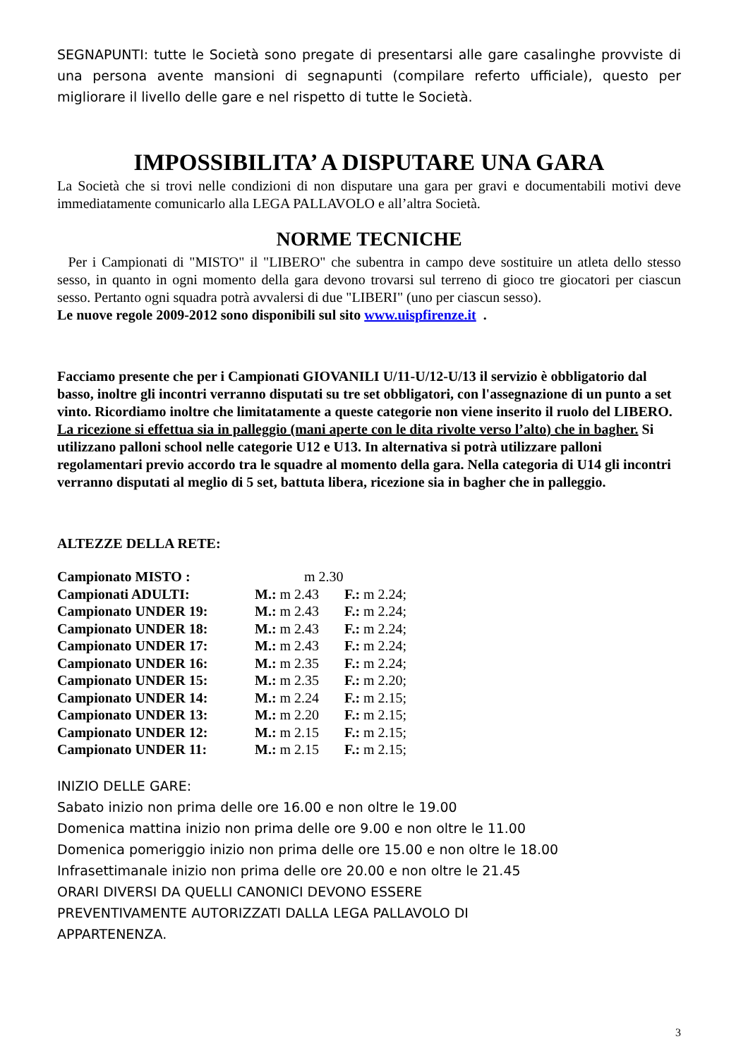SEGNAPUNTI: tutte le Società sono pregate di presentarsi alle gare casalinghe provviste di una persona avente mansioni di segnapunti (compilare referto ufficiale), questo per migliorare il livello delle gare e nel rispetto di tutte le Società.
IMPOSSIBILITA’ A DISPUTARE UNA GARA
La Società che si trovi nelle condizioni di non disputare una gara per gravi e documentabili motivi deve immediatamente comunicarlo alla LEGA PALLAVOLO e all’altra Società.
NORME TECNICHE
Per i Campionati di "MISTO" il "LIBERO" che subentra in campo deve sostituire un atleta dello stesso sesso, in quanto in ogni momento della gara devono trovarsi sul terreno di gioco tre giocatori per ciascun sesso. Pertanto ogni squadra potrà avvalersi di due "LIBERI" (uno per ciascun sesso).
Le nuove regole 2009-2012 sono disponibili sul sito www.uispfirenze.it .
Facciamo presente che per i Campionati GIOVANILI U/11-U/12-U/13 il servizio è obbligatorio dal basso, inoltre gli incontri verranno disputati su tre set obbligatori, con l'assegnazione di un punto a set vinto. Ricordiamo inoltre che limitatamente a queste categorie non viene inserito il ruolo del LIBERO. La ricezione si effettua sia in palleggio (mani aperte con le dita rivolte verso l’alto) che in bagher. Si utilizzano palloni school nelle categorie U12 e U13. In alternativa si potrà utilizzare palloni regolamentari previo accordo tra le squadre al momento della gara. Nella categoria di U14 gli incontri verranno disputati al meglio di 5 set, battuta libera, ricezione sia in bagher che in palleggio.
ALTEZZE DELLA RETE:
| Campionato MISTO : | m 2.30 | |
| Campionati ADULTI: | M.: m 2.43 | F.: m 2.24; |
| Campionato UNDER 19: | M.: m 2.43 | F.: m 2.24; |
| Campionato UNDER 18: | M.: m 2.43 | F.: m 2.24; |
| Campionato UNDER 17: | M.: m 2.43 | F.: m 2.24; |
| Campionato UNDER 16: | M.: m 2.35 | F.: m 2.24; |
| Campionato UNDER 15: | M.: m 2.35 | F.: m 2.20; |
| Campionato UNDER 14: | M.: m 2.24 | F.: m 2.15; |
| Campionato UNDER 13: | M.: m 2.20 | F.: m 2.15; |
| Campionato UNDER 12: | M.: m 2.15 | F.: m 2.15; |
| Campionato UNDER 11: | M.: m 2.15 | F.: m 2.15; |
INIZIO DELLE GARE:
Sabato inizio non prima delle ore 16.00 e non oltre le 19.00
Domenica mattina inizio non prima delle ore 9.00 e non oltre le 11.00
Domenica pomeriggio inizio non prima delle ore 15.00 e non oltre le 18.00
Infrasettimanale inizio non prima delle ore 20.00 e non oltre le 21.45
ORARI DIVERSI DA QUELLI CANONICI DEVONO ESSERE
PREVENTIVAMENTE AUTORIZZATI DALLA LEGA PALLAVOLO DI
APPARTENENZA.
3